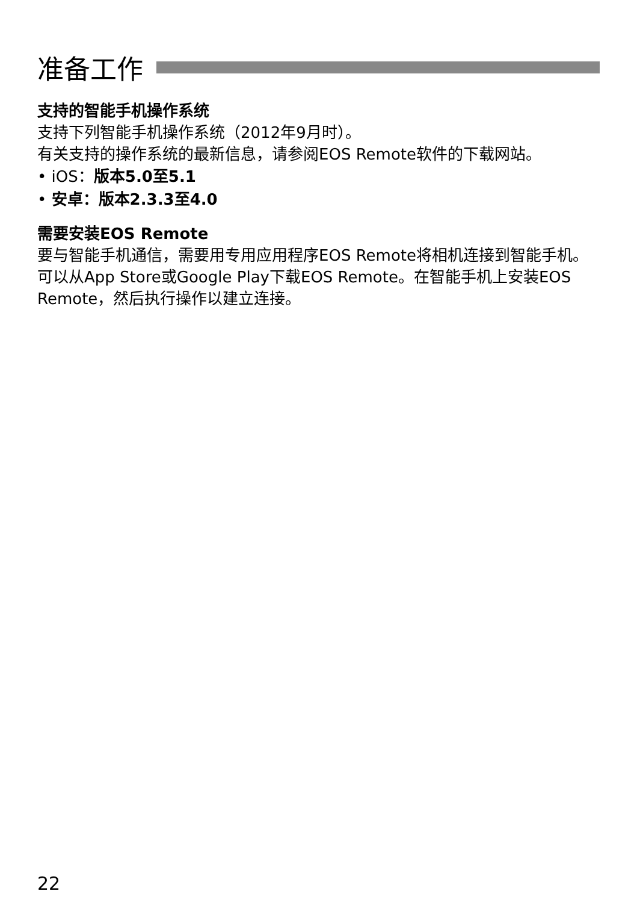准备工作
支持的智能手机操作系统
支持下列智能手机操作系统（2012年9月时）。
有关支持的操作系统的最新信息，请参阅EOS Remote软件的下载网站。
• iOS：版本5.0至5.1
• 安卓：版本2.3.3至4.0
需要安装EOS Remote
要与智能手机通信，需要用专用应用程序EOS Remote将相机连接到智能手机。
可以从App Store或Google Play下载EOS Remote。在智能手机上安装EOS Remote，然后执行操作以建立连接。
22